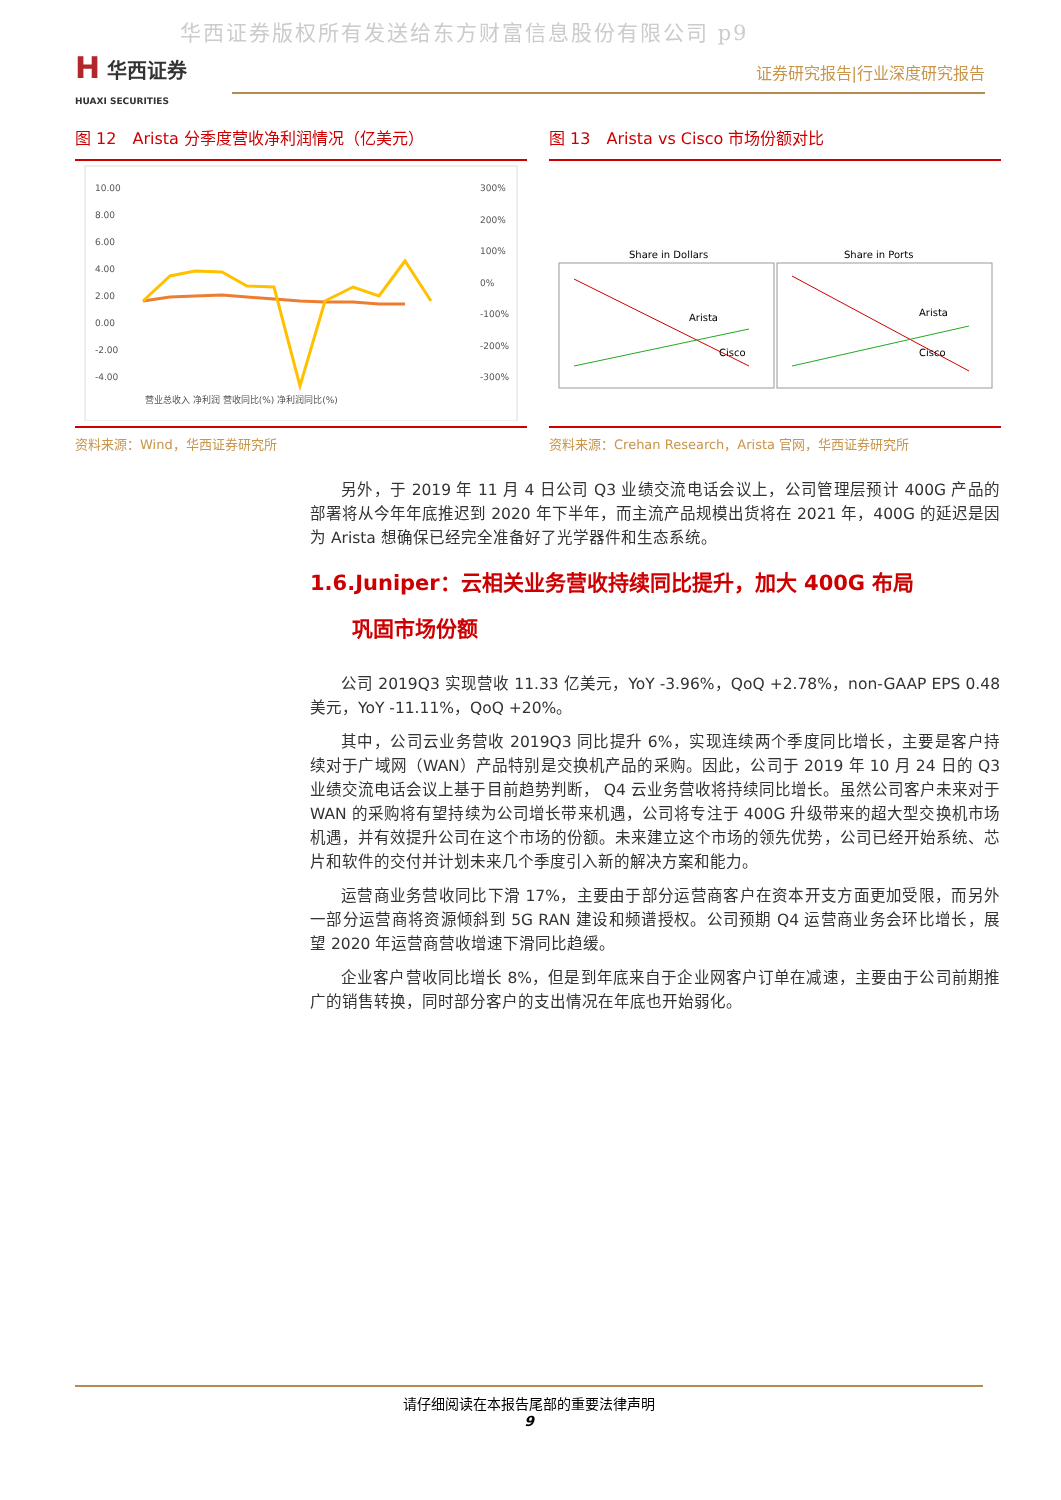华西证券版权所有发送给东方财富信息股份有限公司 p9
H 华西证券
HUAXI SECURITIES
证券研究报告|行业深度研究报告
图 12　Arista 分季度营收净利润情况（亿美元）
10.00
8.00
6.00
4.00
2.00
0.00
-2.00
-4.00
300%
200%
100%
0%
-100%
-200%
-300%
营业总收入 净利润 营收同比(%) 净利润同比(%)
资料来源：Wind，华西证券研究所
图 13　Arista vs Cisco 市场份额对比
Share in Dollars
Share in Ports
Arista
Cisco
Arista
Cisco
资料来源：Crehan Research，Arista 官网，华西证券研究所
另外，于 2019 年 11 月 4 日公司 Q3 业绩交流电话会议上，公司管理层预计 400G 产品的部署将从今年年底推迟到 2020 年下半年，而主流产品规模出货将在 2021 年，400G 的延迟是因为 Arista 想确保已经完全准备好了光学器件和生态系统。
1.6.Juniper：云相关业务营收持续同比提升，加大 400G 布局
　　巩固市场份额
公司 2019Q3 实现营收 11.33 亿美元，YoY -3.96%，QoQ +2.78%，non-GAAP EPS 0.48 美元，YoY -11.11%，QoQ +20%。
其中，公司云业务营收 2019Q3 同比提升 6%，实现连续两个季度同比增长，主要是客户持续对于广域网（WAN）产品特别是交换机产品的采购。因此，公司于 2019 年 10 月 24 日的 Q3 业绩交流电话会议上基于目前趋势判断， Q4 云业务营收将持续同比增长。虽然公司客户未来对于 WAN 的采购将有望持续为公司增长带来机遇，公司将专注于 400G 升级带来的超大型交换机市场机遇，并有效提升公司在这个市场的份额。未来建立这个市场的领先优势，公司已经开始系统、芯片和软件的交付并计划未来几个季度引入新的解决方案和能力。
运营商业务营收同比下滑 17%，主要由于部分运营商客户在资本开支方面更加受限，而另外一部分运营商将资源倾斜到 5G RAN 建设和频谱授权。公司预期 Q4 运营商业务会环比增长，展望 2020 年运营商营收增速下滑同比趋缓。
企业客户营收同比增长 8%，但是到年底来自于企业网客户订单在减速，主要由于公司前期推广的销售转换，同时部分客户的支出情况在年底也开始弱化。
请仔细阅读在本报告尾部的重要法律声明
9